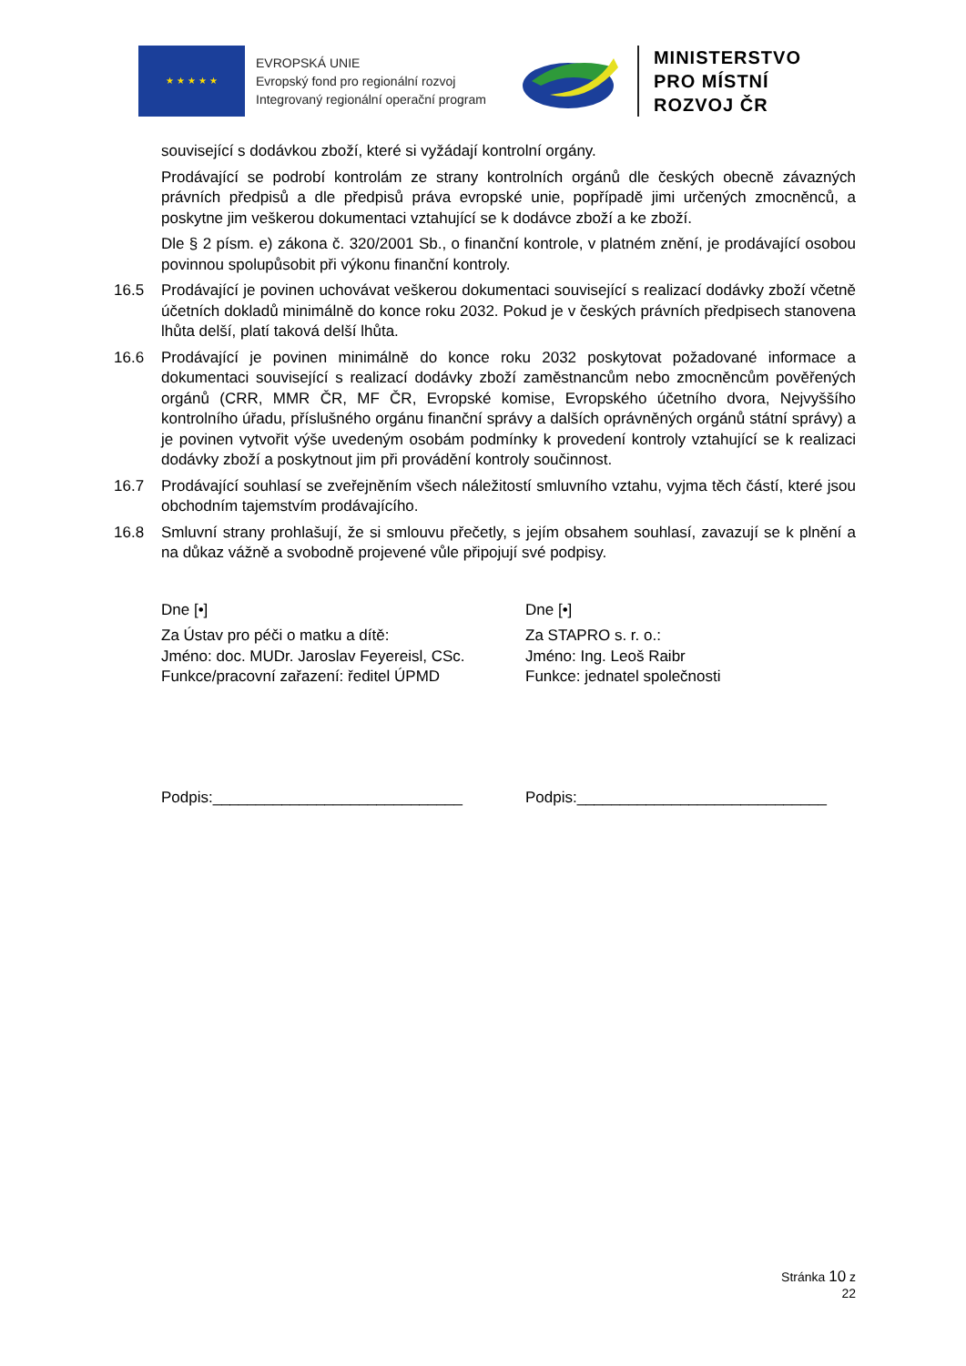★ ★ ★ ★ ★
EVROPSKÁ UNIE
Evropský fond pro regionální rozvoj
Integrovaný regionální operační program
MINISTERSTVO
PRO MÍSTNÍ
ROZVOJ ČR
související s dodávkou zboží, které si vyžádají kontrolní orgány.
Prodávající se podrobí kontrolám ze strany kontrolních orgánů dle českých obecně závazných právních předpisů a dle předpisů práva evropské unie, popřípadě jimi určených zmocněnců, a poskytne jim veškerou dokumentaci vztahující se k dodávce zboží a ke zboží.
Dle § 2 písm. e) zákona č. 320/2001 Sb., o finanční kontrole, v platném znění, je prodávající osobou povinnou spolupůsobit při výkonu finanční kontroly.
16.5 Prodávající je povinen uchovávat veškerou dokumentaci související s realizací dodávky zboží včetně účetních dokladů minimálně do konce roku 2032. Pokud je v českých právních předpisech stanovena lhůta delší, platí taková delší lhůta.
16.6 Prodávající je povinen minimálně do konce roku 2032 poskytovat požadované informace a dokumentaci související s realizací dodávky zboží zaměstnancům nebo zmocněncům pověřených orgánů (CRR, MMR ČR, MF ČR, Evropské komise, Evropského účetního dvora, Nejvyššího kontrolního úřadu, příslušného orgánu finanční správy a dalších oprávněných orgánů státní správy) a je povinen vytvořit výše uvedeným osobám podmínky k provedení kontroly vztahující se k realizaci dodávky zboží a poskytnout jim při provádění kontroly součinnost.
16.7 Prodávající souhlasí se zveřejněním všech náležitostí smluvního vztahu, vyjma těch částí, které jsou obchodním tajemstvím prodávajícího.
16.8 Smluvní strany prohlašují, že si smlouvu přečetly, s jejím obsahem souhlasí, zavazují se k plnění a na důkaz vážně a svobodně projevené vůle připojují své podpisy.
Dne [•]
Za Ústav pro péči o matku a dítě:
Jméno: doc. MUDr. Jaroslav Feyereisl, CSc.
Funkce/pracovní zařazení: ředitel ÚPMD
Podpis:_____________________________
Dne [•]
Za STAPRO s. r. o.:
Jméno: Ing. Leoš Raibr
Funkce: jednatel společnosti
Podpis:_____________________________
Stránka 10 z 22